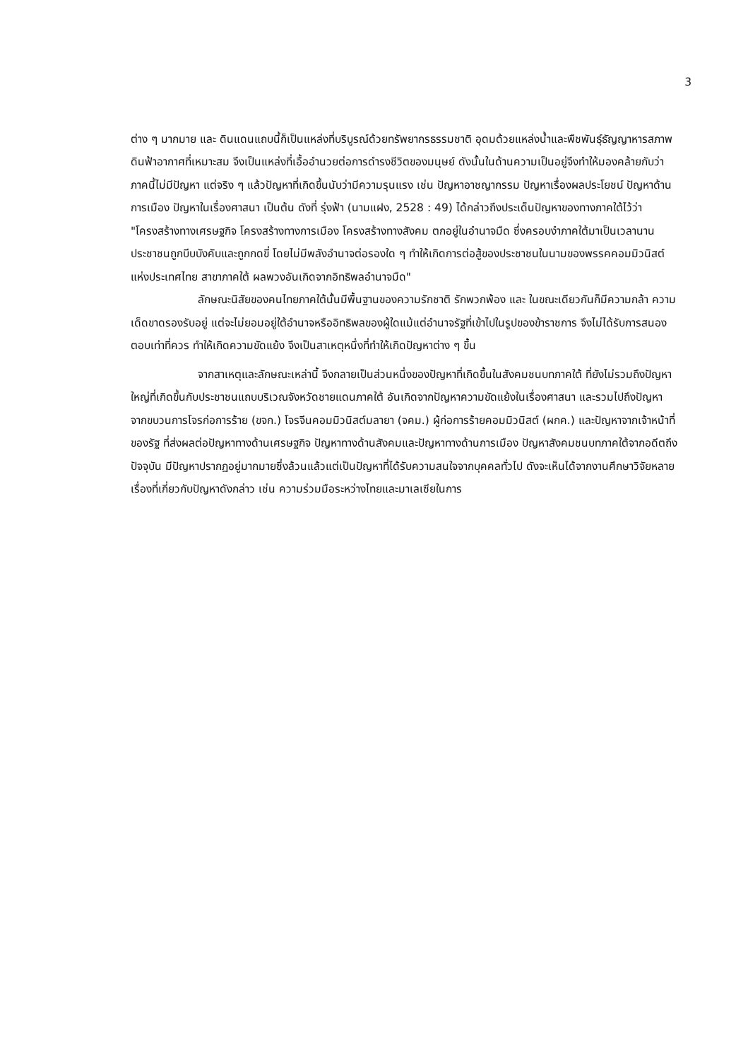3
ต่าง ๆ มากมาย และ ดินแดนแถบนี้ก็เป็นแหล่งที่บริบูรณ์ด้วยทรัพยากรธรรมชาติ อุดมด้วยแหล่งน้ำและพืชพันธุ์ธัญญาหารสภาพดินฟ้าอากาศที่เหมาะสม จึงเป็นแหล่งที่เอื้ออำนวยต่อการดำรงชีวิตของมนุษย์ ดังนั้นในด้านความเป็นอยู่จึงทำให้มองคล้ายกับว่าภาคนี้ไม่มีปัญหา แต่จริง ๆ แล้วปัญหาที่เกิดขึ้นนับว่ามีความรุนแรง เช่น ปัญหาอาชญากรรม ปัญหาเรื่องผลประโยชน์ ปัญหาด้านการเมือง ปัญหาในเรื่องศาสนา เป็นต้น ดังที่ รุ่งฟ้า (นามแฝง, 2528 : 49) ได้กล่าวถึงประเด็นปัญหาของทางภาคใต้ไว้ว่า "โครงสร้างทางเศรษฐกิจ โครงสร้างทางการเมือง โครงสร้างทางสังคม ตกอยู่ในอำนาจมืด ซึ่งครอบงำภาคใต้มาเป็นเวลานาน ประชาชนถูกบีบบังคับและถูกกดขี่ โดยไม่มีพลังอำนาจต่อรองใด ๆ ทำให้เกิดการต่อสู้ของประชาชนในนามของพรรคคอมมิวนิสต์แห่งประเทศไทย สาขาภาคใต้ ผลพวงอันเกิดจากอิทธิพลอำนาจมืด"
ลักษณะนิสัยของคนไทยภาคใต้นั้นมีพื้นฐานของความรักชาติ รักพวกพ้อง และ ในขณะเดียวกันก็มีความกล้า ความเด็ดขาดรองรับอยู่ แต่จะไม่ยอมอยู่ใต้อำนาจหรืออิทธิพลของผู้ใดแม้แต่อำนาจรัฐที่เข้าไปในรูปของข้าราชการ จึงไม่ได้รับการสนองตอบเท่าที่ควร ทำให้เกิดความขัดแย้ง จึงเป็นสาเหตุหนึ่งที่ทำให้เกิดปัญหาต่าง ๆ ขึ้น
จากสาเหตุและลักษณะเหล่านี้ จึงกลายเป็นส่วนหนึ่งของปัญหาที่เกิดขึ้นในสังคมชนบทภาคใต้ ที่ยังไม่รวมถึงปัญหาใหญ่ที่เกิดขึ้นกับประชาชนแถบบริเวณจังหวัดชายแดนภาคใต้ อันเกิดจากปัญหาความขัดแย้งในเรื่องศาสนา และรวมไปถึงปัญหาจากขบวนการโจรก่อการร้าย (ขจก.) โจรจีนคอมมิวนิสต์มลายา (จคม.) ผู้ก่อการร้ายคอมมิวนิสต์ (ผกค.) และปัญหาจากเจ้าหน้าที่ของรัฐ ที่ส่งผลต่อปัญหาทางด้านเศรษฐกิจ ปัญหาทางด้านสังคมและปัญหาทางด้านการเมือง ปัญหาสังคมชนบทภาคใต้จากอดีตถึงปัจจุบัน มีปัญหาปรากฏอยู่มากมายซึ่งล้วนแล้วแต่เป็นปัญหาที่ได้รับความสนใจจากบุคคลทั่วไป ดังจะเห็นได้จากงานศึกษาวิจัยหลายเรื่องที่เกี่ยวกับปัญหาดังกล่าว เช่น ความร่วมมือระหว่างไทยและมาเลเซียในการ